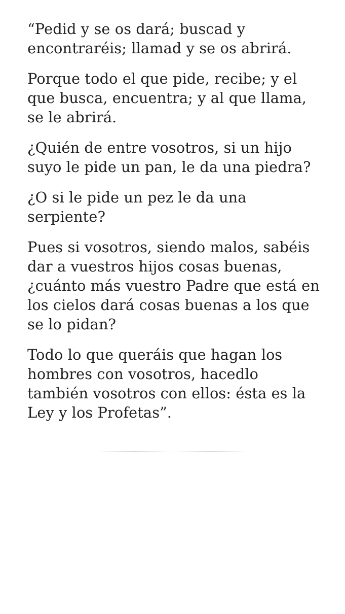“Pedid y se os dará; buscad y encontraréis; llamad y se os abrirá.
Porque todo el que pide, recibe; y el que busca, encuentra; y al que llama, se le abrirá.
¿Quién de entre vosotros, si un hijo suyo le pide un pan, le da una piedra?
¿O si le pide un pez le da una serpiente?
Pues si vosotros, siendo malos, sabéis dar a vuestros hijos cosas buenas, ¿cuánto más vuestro Padre que está en los cielos dará cosas buenas a los que se lo pidan?
Todo lo que queráis que hagan los hombres con vosotros, hacedlo también vosotros con ellos: ésta es la Ley y los Profetas”.